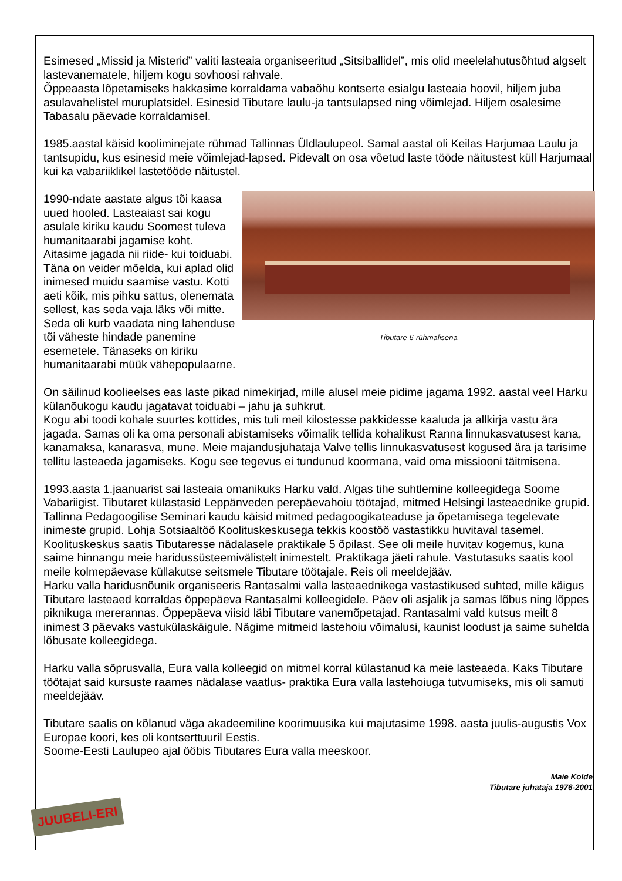Esimesed „Missid ja Misterid” valiti lasteaia organiseeritud „Sitsiballidel”, mis olid meelelahutusõhtud algselt lastevanematele, hiljem kogu sovhoosi rahvale.
Õppeaasta lõpetamiseks hakkasime korraldama vabaõhu kontserte esialgu lasteaia hoovil, hiljem juba asulavahelistel muruplatsidel. Esinesid Tibutare laulu-ja tantsulapsed ning võimlejad. Hiljem osalesime Tabasalu päevade korraldamisel.
1985.aastal käisid kooliminejate rühmad Tallinnas Üldlaulupeol. Samal aastal oli Keilas Harjumaa Laulu ja tantsupidu, kus esinesid meie võimlejad-lapsed. Pidevalt on osa võetud laste tööde näitustest küll Harjumaal kui ka vabariiklikel lastetööde näitustel.
Tibutare 6-rühmalisena
1990-ndate aastate algus tõi kaasa uued hooled. Lasteaiast sai kogu asulale kiriku kaudu Soomest tuleva humanitaarabi jagamise koht. Aitasime jagada nii riide- kui toiduabi. Täna on veider mõelda, kui aplad olid inimesed muidu saamise vastu. Kotti aeti kõik, mis pihku sattus, olenemata sellest, kas seda vaja läks või mitte. Seda oli kurb vaadata ning lahenduse tõi väheste hindade panemine esemetele. Tänaseks on kiriku humanitaarabi müük vähepopulaarne.
On säilinud koolieelses eas laste pikad nimekirjad, mille alusel meie pidime jagama 1992. aastal veel Harku külanõukogu kaudu jagatavat toiduabi – jahu ja suhkrut.
Kogu abi toodi kohale suurtes kottides, mis tuli meil kilostesse pakkidesse kaaluda ja allkirja vastu ära jagada. Samas oli ka oma personali abistamiseks võimalik tellida kohalikust Ranna linnukasvatusest kana, kanamaksa, kanarasva, mune. Meie majandusjuhataja Valve tellis linnukasvatusest kogused ära ja tarisime tellitu lasteaeda jagamiseks. Kogu see tegevus ei tundunud koormana, vaid oma missiooni täitmisena.
1993.aasta 1.jaanuarist sai lasteaia omanikuks Harku vald. Algas tihe suhtlemine kolleegidega Soome Vabariigist. Tibutaret külastasid Leppänveden perepäevahoiu töötajad, mitmed Helsingi lasteaednike grupid. Tallinna Pedagoogilise Seminari kaudu käisid mitmed pedagoogikateaduse ja õpetamisega tegelevate inimeste grupid. Lohja Sotsiaaltöö Koolituskeskusega tekkis koostöö vastastikku huvitaval tasemel. Koolituskeskus saatis Tibutaresse nädalasele praktikale 5 õpilast. See oli meile huvitav kogemus, kuna saime hinnangu meie haridussüsteemivälistelt inimestelt. Praktikaga jäeti rahule. Vastutasuks saatis kool meile kolmepäevase küllakutse seitsmele Tibutare töötajale. Reis oli meeldejääv.
Harku valla haridusnõunik organiseeris Rantasalmi valla lasteaednikega vastastikused suhted, mille käigus Tibutare lasteaed korraldas õppepäeva Rantasalmi kolleegidele. Päev oli asjalik ja samas lõbus ning lõppes piknikuga mererannas. Õppepäeva viisid läbi Tibutare vanemõpetajad. Rantasalmi vald kutsus meilt 8 inimest 3 päevaks vastukülaskäigule. Nägime mitmeid lastehoiu võimalusi, kaunist loodust ja saime suhelda lõbusate kolleegidega.
Harku valla sõprusvalla, Eura valla kolleegid on mitmel korral külastanud ka meie lasteaeda. Kaks Tibutare töötajat said kursuste raames nädalase vaatlus- praktika Eura valla lastehoiuga tutvumiseks, mis oli samuti meeldejääv.
Tibutare saalis on kõlanud väga akadeemiline koorimuusika kui majutasime 1998. aasta juulis-augustis Vox Europae koori, kes oli kontserttuuril Eestis.
Soome-Eesti Laulupeo ajal ööbis Tibutares Eura valla meeskoor.
Maie Kolde
Tibutare juhataja 1976-2001
JUUBELI-ERI